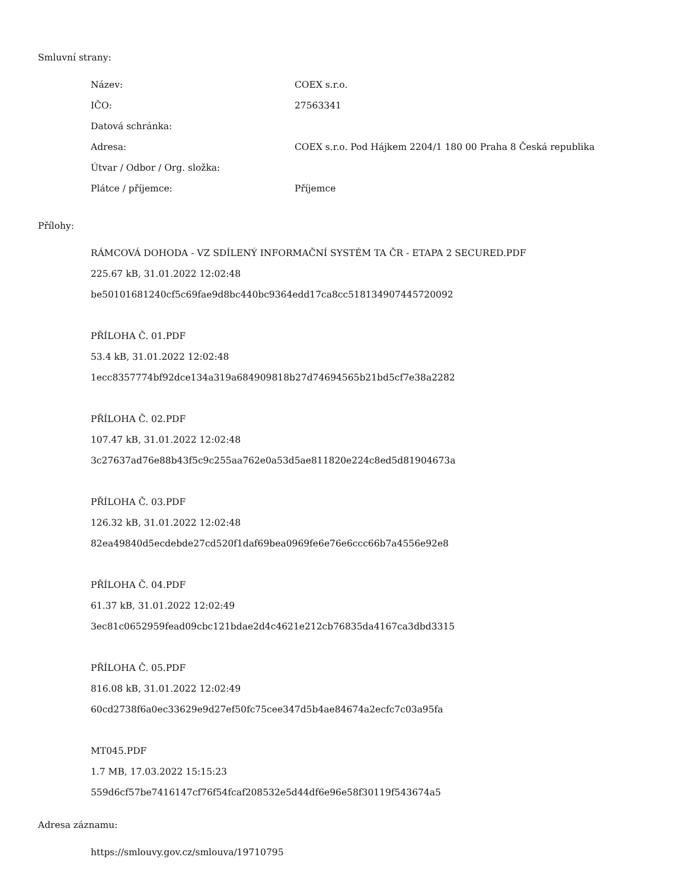Smluvní strany:
| Název: | COEX s.r.o. |
| IČO: | 27563341 |
| Datová schránka: | |
| Adresa: | COEX s.r.o. Pod Hájkem 2204/1 180 00 Praha 8 Česká republika |
| Útvar / Odbor / Org. složka: | |
| Plátce / příjemce: | Příjemce |
Přílohy:
RÁMCOVÁ DOHODA - VZ SDÍLENÝ INFORMAČNÍ SYSTÉM TA ČR - ETAPA 2 SECURED.PDF
225.67 kB, 31.01.2022 12:02:48
be50101681240cf5c69fae9d8bc440bc9364edd17ca8cc518134907445720092
PŘÍLOHA Č. 01.PDF
53.4 kB, 31.01.2022 12:02:48
1ecc8357774bf92dce134a319a684909818b27d74694565b21bd5cf7e38a2282
PŘÍLOHA Č. 02.PDF
107.47 kB, 31.01.2022 12:02:48
3c27637ad76e88b43f5c9c255aa762e0a53d5ae811820e224c8ed5d81904673a
PŘÍLOHA Č. 03.PDF
126.32 kB, 31.01.2022 12:02:48
82ea49840d5ecdebde27cd520f1daf69bea0969fe6e76e6ccc66b7a4556e92e8
PŘÍLOHA Č. 04.PDF
61.37 kB, 31.01.2022 12:02:49
3ec81c0652959fead09cbc121bdae2d4c4621e212cb76835da4167ca3dbd3315
PŘÍLOHA Č. 05.PDF
816.08 kB, 31.01.2022 12:02:49
60cd2738f6a0ec33629e9d27ef50fc75cee347d5b4ae84674a2ecfc7c03a95fa
MT045.PDF
1.7 MB, 17.03.2022 15:15:23
559d6cf57be7416147cf76f54fcaf208532e5d44df6e96e58f30119f543674a5
Adresa záznamu:
https://smlouvy.gov.cz/smlouva/19710795